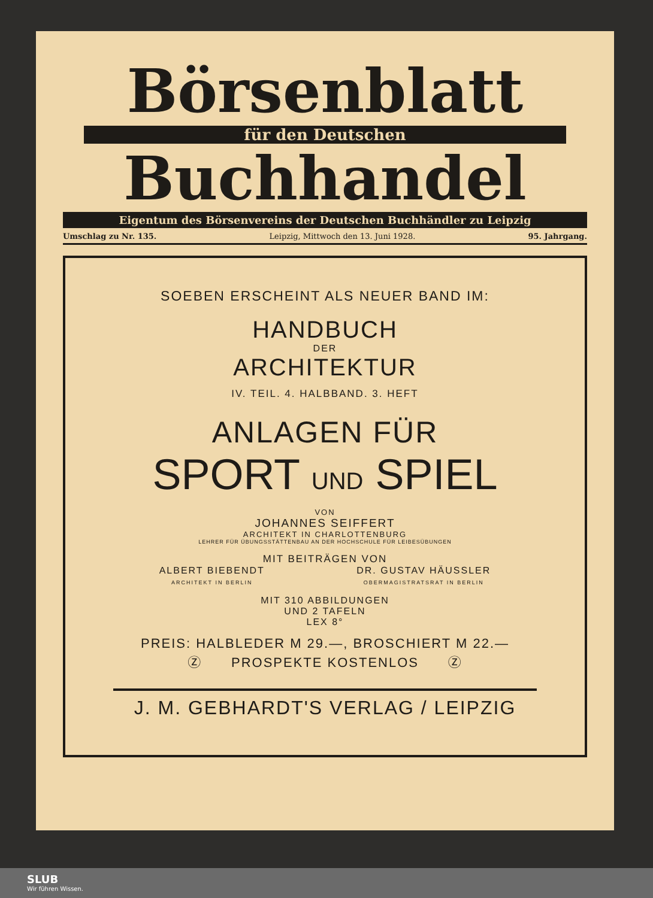Börsenblatt
für den Deutschen
Buchhandel
Eigentum des Börsenvereins der Deutschen Buchhändler zu Leipzig
Umschlag zu Nr. 135. Leipzig, Mittwoch den 13. Juni 1928. 95. Jahrgang.
SOEBEN ERSCHEINT ALS NEUER BAND IM:
HANDBUCH
DER
ARCHITEKTUR
IV. TEIL. 4. HALBBAND. 3. HEFT
ANLAGEN FÜR
SPORT UND SPIEL
VON
JOHANNES SEIFFERT
ARCHITEKT IN CHARLOTTENBURG
LEHRER FÜR ÜBUNGSSTÄTTENBAU AN DER HOCHSCHULE FÜR LEIBESÜBUNGEN
MIT BEITRÄGEN VON
ALBERT BIEBENDT
ARCHITEKT IN BERLIN
DR. GUSTAV HÄUSSLER
OBERMAGISTRATSRAT IN BERLIN
MIT 310 ABBILDUNGEN
UND 2 TAFELN
LEX 8°
PREIS: HALBLEDER M 29.—, BROSCHIERT M 22.—
Ⓩ PROSPEKTE KOSTENLOS Ⓩ
J. M. GEBHARDT'S VERLAG / LEIPZIG
SLUB
Wir führen Wissen.